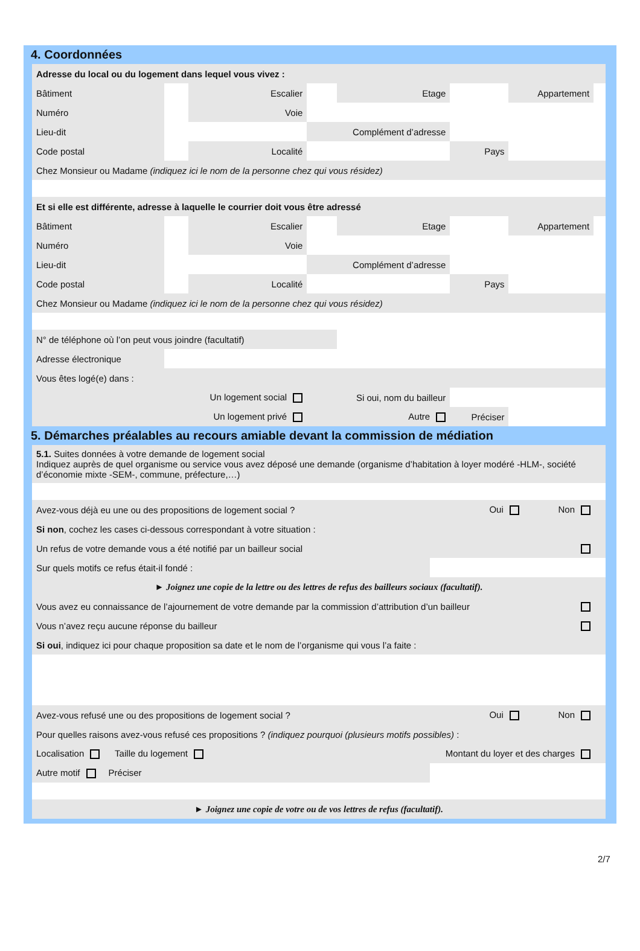4. Coordonnées
| Adresse du local ou du logement dans lequel vous vivez : | | | | | | | |
| Bâtiment | | Escalier | | Etage | | Appartement | |
| Numéro | | Voie | | | | | |
| Lieu-dit | | | Complément d’adresse | | | | |
| Code postal | | Localité | | | Pays | | |
| Chez Monsieur ou Madame (indiquez ici le nom de la personne chez qui vous résidez) | | | | | | | |
| Et si elle est différente, adresse à laquelle le courrier doit vous être adressé | | | | | | | |
| Bâtiment | | Escalier | | Etage | | Appartement | |
| Numéro | | Voie | | | | | |
| Lieu-dit | | | Complément d’adresse | | | | |
| Code postal | | Localité | | | Pays | | |
| Chez Monsieur ou Madame (indiquez ici le nom de la personne chez qui vous résidez) | | | | | | | |
| N° de téléphone où l’on peut vous joindre (facultatif) | | | | | | | |
| Adresse électronique | | | | | | | |
| Vous êtes logé(e) dans : | | | | | | | |
| | Un logement social | | Si oui, nom du bailleur | | | | |
| | Un logement privé | | Autre | | Préciser | | |
5. Démarches préalables au recours amiable devant la commission de médiation
| 5.1. Suites données à votre demande de logement social Indiquez auprès de quel organisme ou service vous avez déposé une demande (organisme d’habitation à loyer modéré -HLM-, société d’économie mixte -SEM-, commune, préfecture,…) | | | |
| Avez-vous déjà eu une ou des propositions de logement social ? | Oui | Non | |
| Si non , cochez les cases ci-dessous correspondant à votre situation : | | | |
| Un refus de votre demande vous a été notifié par un bailleur social | | | |
| Sur quels motifs ce refus était-il fondé : | | | |
| ► Joignez une copie de la lettre ou des lettres de refus des bailleurs sociaux (facultatif). | | | |
| Vous avez eu connaissance de l’ajournement de votre demande par la commission d’attribution d’un bailleur | | | |
| Vous n’avez reçu aucune réponse du bailleur | | | |
| Si oui , indiquez ici pour chaque proposition sa date et le nom de l’organisme qui vous l’a faite : | | | |
| Avez-vous refusé une ou des propositions de logement social ? | Oui | Non | |
| Pour quelles raisons avez-vous refusé ces propositions ? (indiquez pourquoi (plusieurs motifs possibles) : | | | |
| Localisation Taille du logement | Montant du loyer et des charges | | |
| Autre motif Préciser | | | |
| ► Joignez une copie de votre ou de vos lettres de refus (facultatif). | | | |
2/7